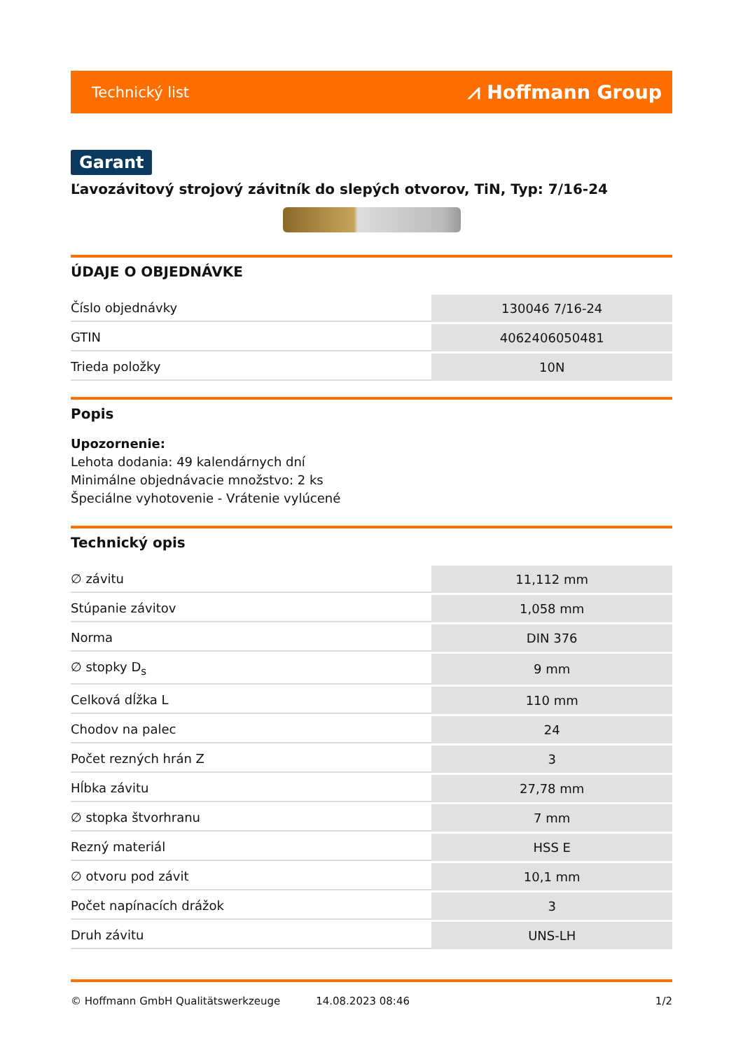Technický list ⩘ Hoffmann Group
Garant
Ľavozávitový strojový závitník do slepých otvorov, TiN, Typ: 7/16-24
ÚDAJE O OBJEDNÁVKE
| Číslo objednávky | 130046 7/16-24 |
| GTIN | 4062406050481 |
| Trieda položky | 10N |
Popis
Upozornenie:
Lehota dodania: 49 kalendárnych dní
Minimálne objednávacie množstvo: 2 ks
Špeciálne vyhotovenie - Vrátenie vylúcené
Technický opis
| ∅ závitu | 11,112 mm |
| Stúpanie závitov | 1,058 mm |
| Norma | DIN 376 |
| ∅ stopky D<sub>s</sub> | 9 mm |
| Celková dĺžka L | 110 mm |
| Chodov na palec | 24 |
| Počet rezných hrán Z | 3 |
| Hĺbka závitu | 27,78 mm |
| ∅ stopka štvorhranu | 7 mm |
| Rezný materiál | HSS E |
| ∅ otvoru pod závit | 10,1 mm |
| Počet napínacích drážok | 3 |
| Druh závitu | UNS-LH |
© Hoffmann GmbH Qualitätswerkzeuge 14.08.2023 08:46 1/2